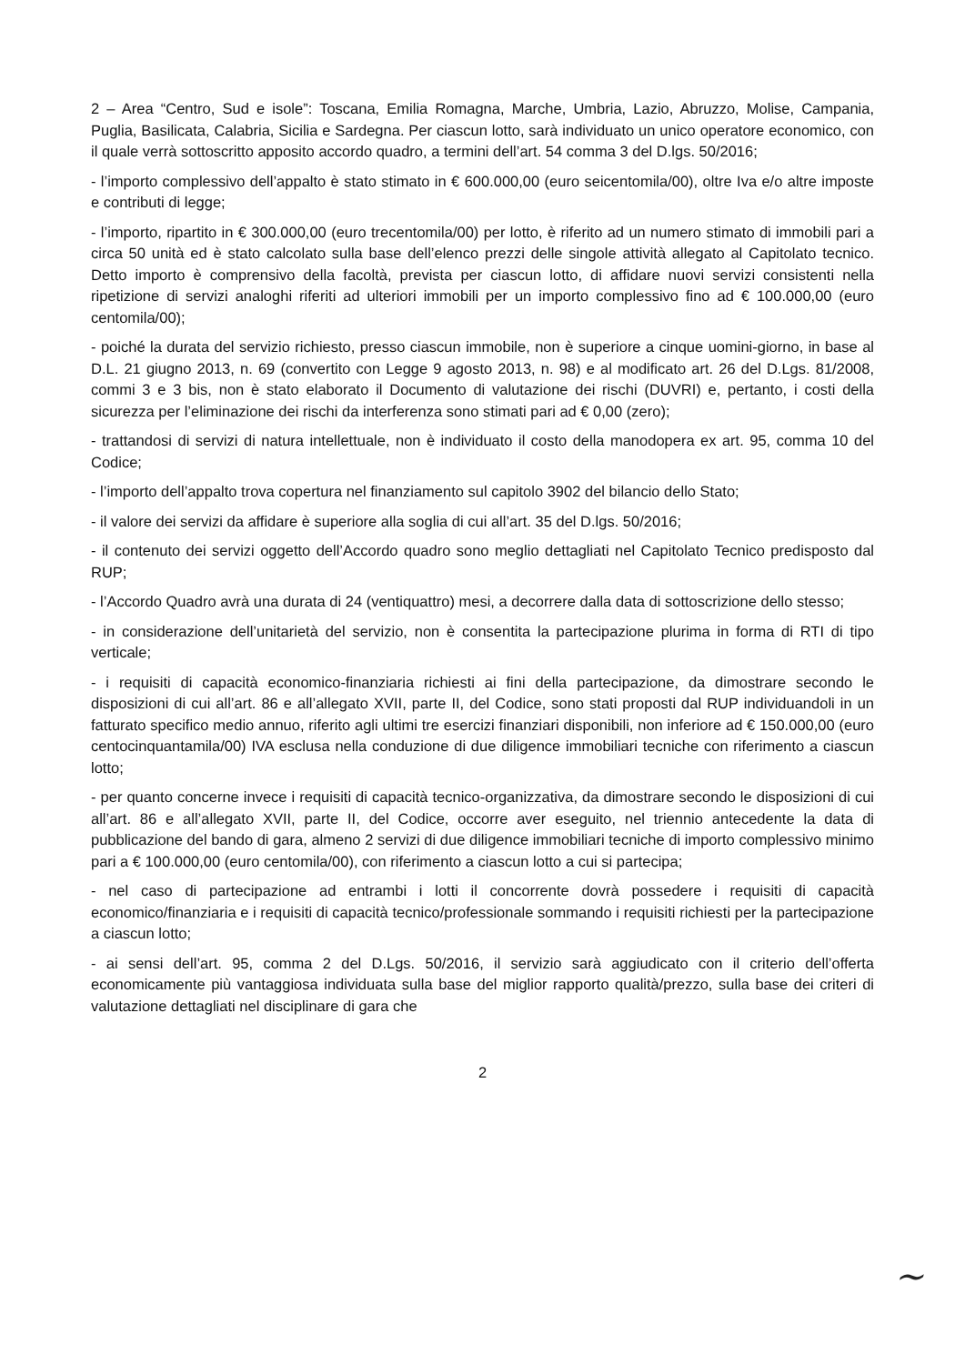2 – Area “Centro, Sud e isole”: Toscana, Emilia Romagna, Marche, Umbria, Lazio, Abruzzo, Molise, Campania, Puglia, Basilicata, Calabria, Sicilia e Sardegna. Per ciascun lotto, sarà individuato un unico operatore economico, con il quale verrà sottoscritto apposito accordo quadro, a termini dell’art. 54 comma 3 del D.lgs. 50/2016;
- l’importo complessivo dell’appalto è stato stimato in € 600.000,00 (euro seicentomila/00), oltre Iva e/o altre imposte e contributi di legge;
- l’importo, ripartito in € 300.000,00 (euro trecentomila/00) per lotto, è riferito ad un numero stimato di immobili pari a circa 50 unità ed è stato calcolato sulla base dell’elenco prezzi delle singole attività allegato al Capitolato tecnico. Detto importo è comprensivo della facoltà, prevista per ciascun lotto, di affidare nuovi servizi consistenti nella ripetizione di servizi analoghi riferiti ad ulteriori immobili per un importo complessivo fino ad € 100.000,00 (euro centomila/00);
- poiché la durata del servizio richiesto, presso ciascun immobile, non è superiore a cinque uomini-giorno, in base al D.L. 21 giugno 2013, n. 69 (convertito con Legge 9 agosto 2013, n. 98) e al modificato art. 26 del D.Lgs. 81/2008, commi 3 e 3 bis, non è stato elaborato il Documento di valutazione dei rischi (DUVRI) e, pertanto, i costi della sicurezza per l’eliminazione dei rischi da interferenza sono stimati pari ad € 0,00 (zero);
- trattandosi di servizi di natura intellettuale, non è individuato il costo della manodopera ex art. 95, comma 10 del Codice;
- l’importo dell’appalto trova copertura nel finanziamento sul capitolo 3902 del bilancio dello Stato;
- il valore dei servizi da affidare è superiore alla soglia di cui all’art. 35 del D.lgs. 50/2016;
- il contenuto dei servizi oggetto dell’Accordo quadro sono meglio dettagliati nel Capitolato Tecnico predisposto dal RUP;
- l’Accordo Quadro avrà una durata di 24 (ventiquattro) mesi, a decorrere dalla data di sottoscrizione dello stesso;
- in considerazione dell’unitarietà del servizio, non è consentita la partecipazione plurima in forma di RTI di tipo verticale;
- i requisiti di capacità economico-finanziaria richiesti ai fini della partecipazione, da dimostrare secondo le disposizioni di cui all’art. 86 e all’allegato XVII, parte II, del Codice, sono stati proposti dal RUP individuandoli in un fatturato specifico medio annuo, riferito agli ultimi tre esercizi finanziari disponibili, non inferiore ad € 150.000,00 (euro centocinquantamila/00) IVA esclusa nella conduzione di due diligence immobiliari tecniche con riferimento a ciascun lotto;
- per quanto concerne invece i requisiti di capacità tecnico-organizzativa, da dimostrare secondo le disposizioni di cui all’art. 86 e all’allegato XVII, parte II, del Codice, occorre aver eseguito, nel triennio antecedente la data di pubblicazione del bando di gara, almeno 2 servizi di due diligence immobiliari tecniche di importo complessivo minimo pari a € 100.000,00 (euro centomila/00), con riferimento a ciascun lotto a cui si partecipa;
- nel caso di partecipazione ad entrambi i lotti il concorrente dovrà possedere i requisiti di capacità economico/finanziaria e i requisiti di capacità tecnico/professionale sommando i requisiti richiesti per la partecipazione a ciascun lotto;
- ai sensi dell’art. 95, comma 2 del D.Lgs. 50/2016, il servizio sarà aggiudicato con il criterio dell’offerta economicamente più vantaggiosa individuata sulla base del miglior rapporto qualità/prezzo, sulla base dei criteri di valutazione dettagliati nel disciplinare di gara che
~
2